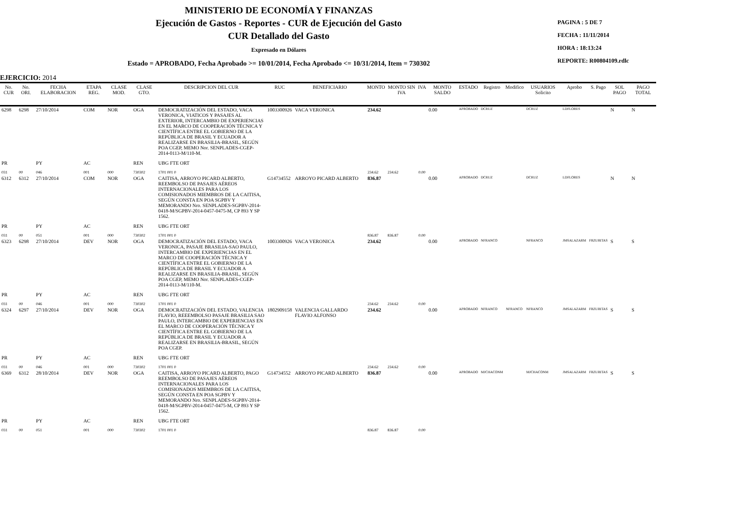MINISTERIO DE ECONOMÍA Y FINANZAS
Ejecución de Gastos - Reportes - CUR de Ejecución del Gasto
CUR Detallado del Gasto
Expresado en Dólares
Estado = APROBADO, Fecha Aprobado >= 10/01/2014, Fecha Aprobado <= 10/31/2014, Item = 730302
PAGINA : 5 DE 7
FECHA : 11/11/2014
HORA : 18:13:24
REPORTE: R00804109.rdlc
EJERCICIO: 2014
| No. CUR | No. ORI. | FECHA ELABORACION | ETAPA REG. | CLASE MOD. | CLASE GTO. | DESCRIPCION DEL CUR | RUC | BENEFICIARIO | MONTO | MONTO SIN IVA | IVA | MONTO SALDO | ESTADO | Registro | Modifico | USUARIOS Solicito | Aprobo | S. Pago | SOL PAGO | PAGO TOTAL |
| --- | --- | --- | --- | --- | --- | --- | --- | --- | --- | --- | --- | --- | --- | --- | --- | --- | --- | --- | --- | --- |
| 6298 | 6298 | 27/10/2014 | COM | NOR | OGA | DEMOCRATIZACIÓN DEL ESTADO, VACA VERONICA, VIATICOS Y PASAJES AL EXTERIOR, INTERCAMBIO DE EXPERIENCIAS EN EL MARCO DE COOPERACIÓN TÉCNICA Y CIENTÍFICA ENTRE EL GOBIERNO DE LA REPÚBLICA DE BRASIL Y ECUADOR A REALIZARSE EN BRASILIA-BRASIL, SEGÚN POA CGEP, MEMO Nor. SENPLADES-CGEP-2014-0113-M/110-M. | 1003300926 | VACA VERONICA | 234.62 | | | 0.00 | APROBADO | DCRUZ | | DCRUZ | LDFLORES | | N | N |
| PR | | PY | AC | | REN | UBG FTE ORT | | | | | | | | | | | | | | |
| 031 | 00 | 046 | 001 | 000 | 730302 | 1701 001 0 | | | 234.62 | 234.62 | 0.00 | | | | | | | | | |
| 6312 | 6312 | 27/10/2014 | COM | NOR | OGA | CAITISA, ARROYO PICARD ALBERTO, REEMBOLSO DE PASAJES AÉREOS INTERNACIONALES PARA LOS COMISIONADOS MIEMBROS DE LA CAITISA, SEGÚN CONSTA EN POA SGPBV Y MEMORANDO Nro. SENPLADES-SGPBV-2014-0418-M/SGPBV-2014-0457-0475-M, CP 893 Y SP 1562. | G14734552 | ARROYO PICARD ALBERTO | 836.87 | | | 0.00 | APROBADO | DCRUZ | | DCRUZ | LDFLORES | | N | N |
| PR | | PY | AC | | REN | UBG FTE ORT | | | | | | | | | | | | | | |
| 031 | 00 | 051 | 001 | 000 | 730302 | 1701 001 0 | | | 836.87 | 836.87 | 0.00 | | | | | | | | | |
| 6323 | 6298 | 27/10/2014 | DEV | NOR | OGA | DEMOCRATIZACIÓN DEL ESTADO, VACA VERONICA, PASAJE BRASILIA-SAO PAULO, INTERCAMBIO DE EXPERIENCIAS EN EL MARCO DE COOPERACIÓN TÉCNICA Y CIENTÍFICA ENTRE EL GOBIERNO DE LA REPÚBLICA DE BRASIL Y ECUADOR A REALIZARSE EN BRASILIA-BRASIL, SEGÚN POA CGEP, MEMO Nor. SENPLADES-CGEP-2014-0113-M/110-M. | 1003300926 | VACA VERONICA | 234.62 | | | 0.00 | APROBADO | NFRANCO | | NFRANCO | JMSALAZARM | FRZURITAS | S | S |
| PR | | PY | AC | | REN | UBG FTE ORT | | | | | | | | | | | | | | |
| 031 | 00 | 046 | 001 | 000 | 730302 | 1701 001 0 | | | 234.62 | 234.62 | 0.00 | | | | | | | | | |
| 6324 | 6297 | 27/10/2014 | DEV | NOR | OGA | DEMOCRATIZACIÓN DEL ESTADO, VALENCIA FLAVIO, REEEMBOLSO PASAJE BRASILIA SAO PAULO, INTERCAMBIO DE EXPERIENCIAS EN EL MARCO DE COOPERACIÓN TÉCNICA Y CIENTÍFICA ENTRE EL GOBIERNO DE LA REPÚBLICA DE BRASIL Y ECUADOR A REALIZARSE EN BRASILIA-BRASIL, SEGÚN POA CGEP. | 1802909158 | VALENCIA GALLARDO FLAVIO ALFONSO | 234.62 | | | 0.00 | APROBADO | NFRANCO | NFRANCO | NFRANCO | JMSALAZARM | FRZURITAS | S | S |
| PR | | PY | AC | | REN | UBG FTE ORT | | | | | | | | | | | | | | |
| 031 | 00 | 046 | 001 | 000 | 730302 | 1701 001 0 | | | 234.62 | 234.62 | 0.00 | | | | | | | | | |
| 6369 | 6312 | 28/10/2014 | DEV | NOR | OGA | CAITISA, ARROYO PICARD ALBERTO, PAGO REEMBOLSO DE PASAJES AÉREOS INTERNACIONALES PARA LOS COMISIONADOS MIEMBROS DE LA CAITISA, SEGÚN CONSTA EN POA SGPBV Y MEMORANDO Nro. SENPLADES-SGPBV-2014-0418-M/SGPBV-2014-0457-0475-M, CP 893 Y SP 1562. | G14734552 | ARROYO PICARD ALBERTO | 836.87 | | | 0.00 | APROBADO | MJCHACONM | | MJCHACONM | JMSALAZARM | FRZURITAS | S | S |
| PR | | PY | AC | | REN | UBG FTE ORT | | | | | | | | | | | | | | |
| 031 | 00 | 051 | 001 | 000 | 730302 | 1701 001 0 | | | 836.87 | 836.87 | 0.00 | | | | | | | | | |